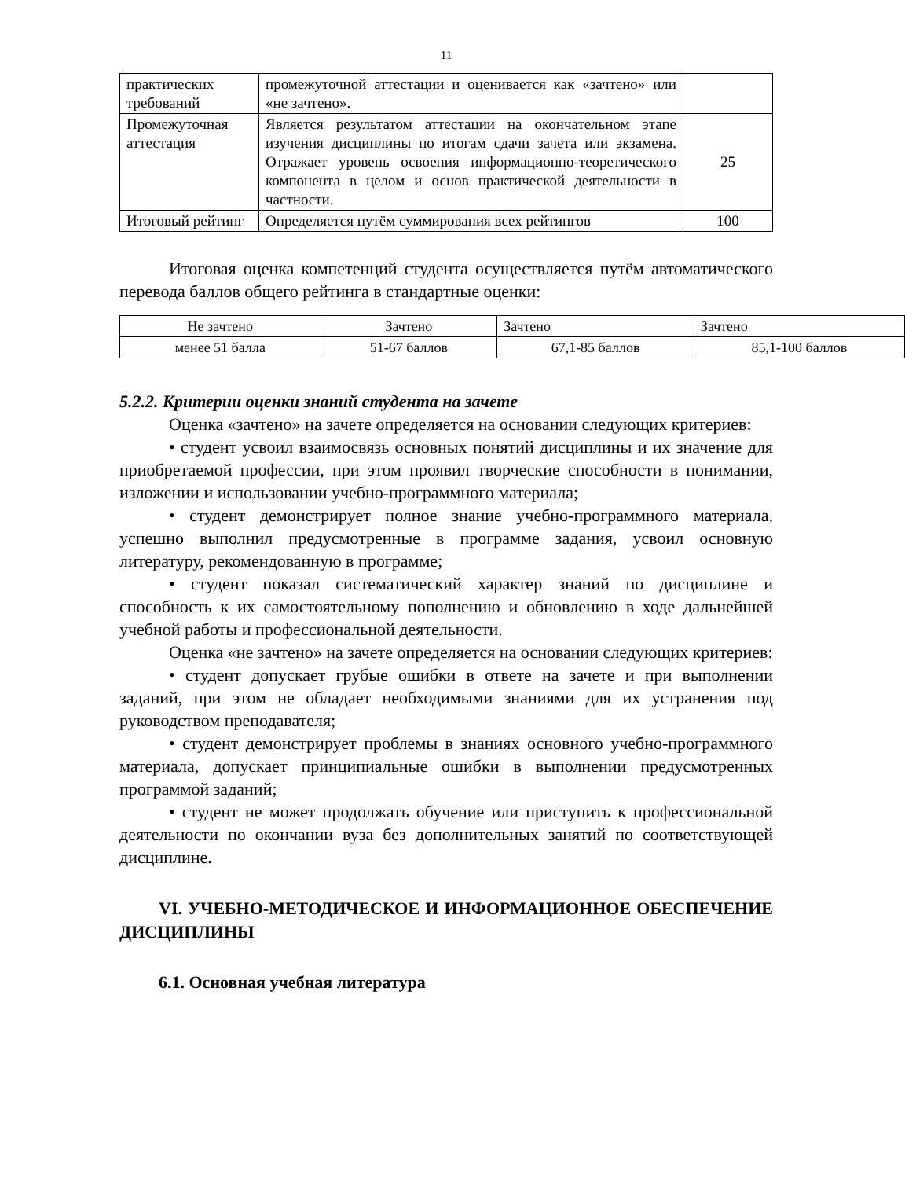11
| практических требований | промежуточной аттестации и оценивается как «зачтено» или «не зачтено». | |
| Промежуточная аттестация | Является результатом аттестации на окончательном этапе изучения дисциплины по итогам сдачи зачета или экзамена. Отражает уровень освоения информационно-теоретического компонента в целом и основ практической деятельности в частности. | 25 |
| Итоговый рейтинг | Определяется путём суммирования всех рейтингов | 100 |
Итоговая оценка компетенций студента осуществляется путём автоматического перевода баллов общего рейтинга в стандартные оценки:
| Не зачтено | Зачтено | Зачтено | Зачтено |
| менее 51 балла | 51-67 баллов | 67,1-85 баллов | 85,1-100 баллов |
5.2.2. Критерии оценки знаний студента на зачете
Оценка «зачтено» на зачете определяется на основании следующих критериев:
• студент усвоил взаимосвязь основных понятий дисциплины и их значение для приобретаемой профессии, при этом проявил творческие способности в понимании, изложении и использовании учебно-программного материала;
• студент демонстрирует полное знание учебно-программного материала, успешно выполнил предусмотренные в программе задания, усвоил основную литературу, рекомендованную в программе;
• студент показал систематический характер знаний по дисциплине и способность к их самостоятельному пополнению и обновлению в ходе дальнейшей учебной работы и профессиональной деятельности.
Оценка «не зачтено» на зачете определяется на основании следующих критериев:
• студент допускает грубые ошибки в ответе на зачете и при выполнении заданий, при этом не обладает необходимыми знаниями для их устранения под руководством преподавателя;
• студент демонстрирует проблемы в знаниях основного учебно-программного материала, допускает принципиальные ошибки в выполнении предусмотренных программой заданий;
• студент не может продолжать обучение или приступить к профессиональной деятельности по окончании вуза без дополнительных занятий по соответствующей дисциплине.
VI. УЧЕБНО-МЕТОДИЧЕСКОЕ И ИНФОРМАЦИОННОЕ ОБЕСПЕЧЕНИЕ ДИСЦИПЛИНЫ
6.1. Основная учебная литература